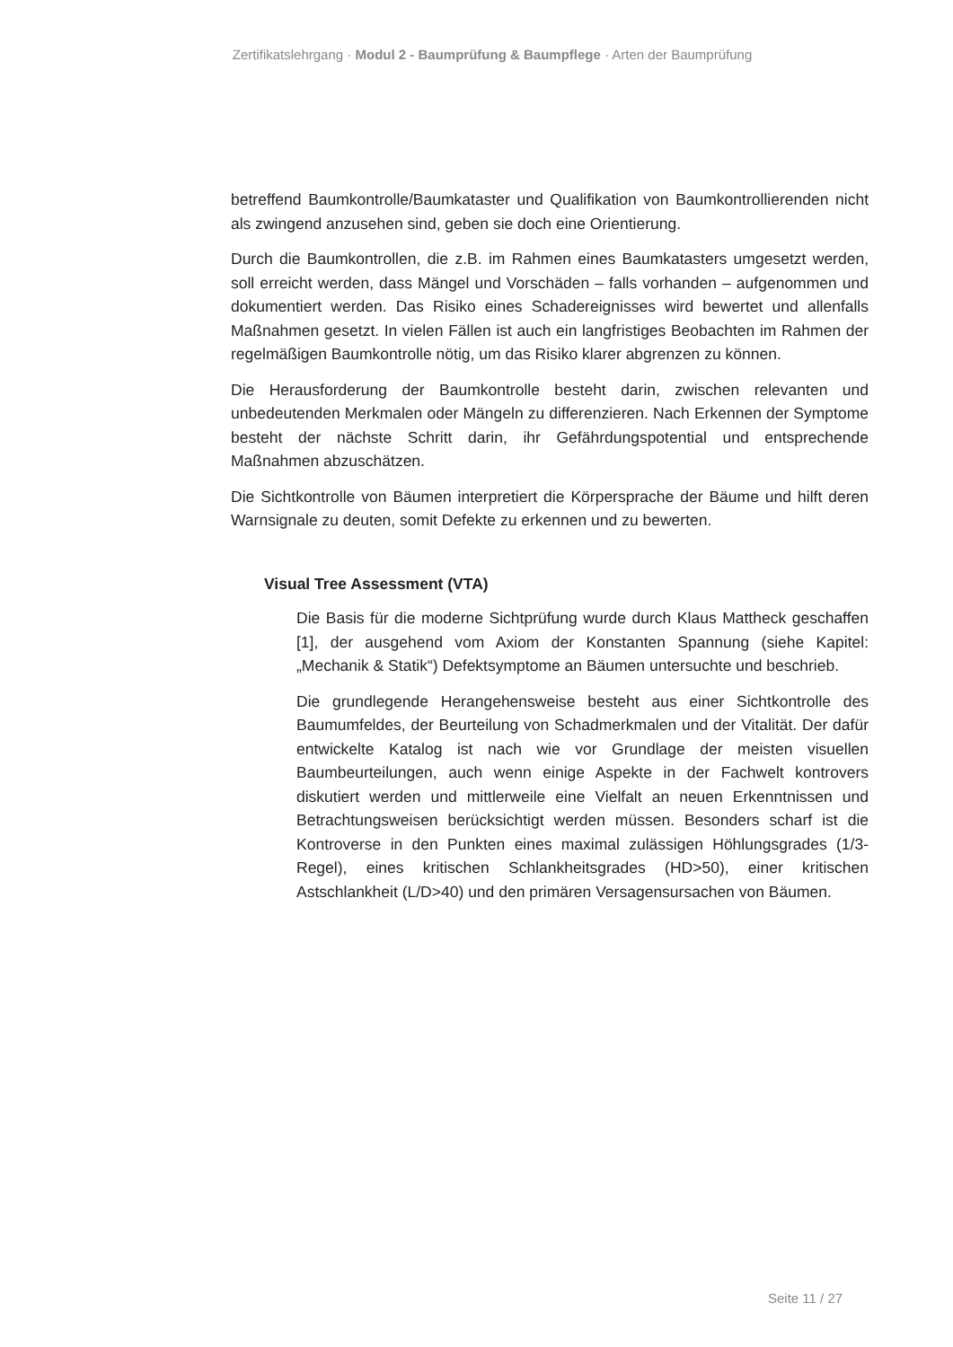Zertifikatslehrgang · Modul 2 - Baumprüfung & Baumpflege · Arten der Baumprüfung
betreffend Baumkontrolle/Baumkataster und Qualifikation von Baumkontrollierenden nicht als zwingend anzusehen sind, geben sie doch eine Orientierung.
Durch die Baumkontrollen, die z.B. im Rahmen eines Baumkatasters umgesetzt werden, soll erreicht werden, dass Mängel und Vorschäden – falls vorhanden – aufgenommen und dokumentiert werden. Das Risiko eines Schadereignisses wird bewertet und allenfalls Maßnahmen gesetzt. In vielen Fällen ist auch ein langfristiges Beobachten im Rahmen der regelmäßigen Baumkontrolle nötig, um das Risiko klarer abgrenzen zu können.
Die Herausforderung der Baumkontrolle besteht darin, zwischen relevanten und unbedeutenden Merkmalen oder Mängeln zu differenzieren. Nach Erkennen der Symptome besteht der nächste Schritt darin, ihr Gefährdungspotential und entsprechende Maßnahmen abzuschätzen.
Die Sichtkontrolle von Bäumen interpretiert die Körpersprache der Bäume und hilft deren Warnsignale zu deuten, somit Defekte zu erkennen und zu bewerten.
Visual Tree Assessment (VTA)
Die Basis für die moderne Sichtprüfung wurde durch Klaus Mattheck geschaffen [1], der ausgehend vom Axiom der Konstanten Spannung (siehe Kapitel: „Mechanik & Statik“) Defektsymptome an Bäumen untersuchte und beschrieb.
Die grundlegende Herangehensweise besteht aus einer Sichtkontrolle des Baumumfeldes, der Beurteilung von Schadmerkmalen und der Vitalität. Der dafür entwickelte Katalog ist nach wie vor Grundlage der meisten visuellen Baumbeurteilungen, auch wenn einige Aspekte in der Fachwelt kontrovers diskutiert werden und mittlerweile eine Vielfalt an neuen Erkenntnissen und Betrachtungsweisen berücksichtigt werden müssen. Besonders scharf ist die Kontroverse in den Punkten eines maximal zulässigen Höhlungsgrades (1/3- Regel), eines kritischen Schlankheitsgrades (HD>50), einer kritischen Astschlankheit (L/D>40) und den primären Versagensursachen von Bäumen.
Seite 11 / 27